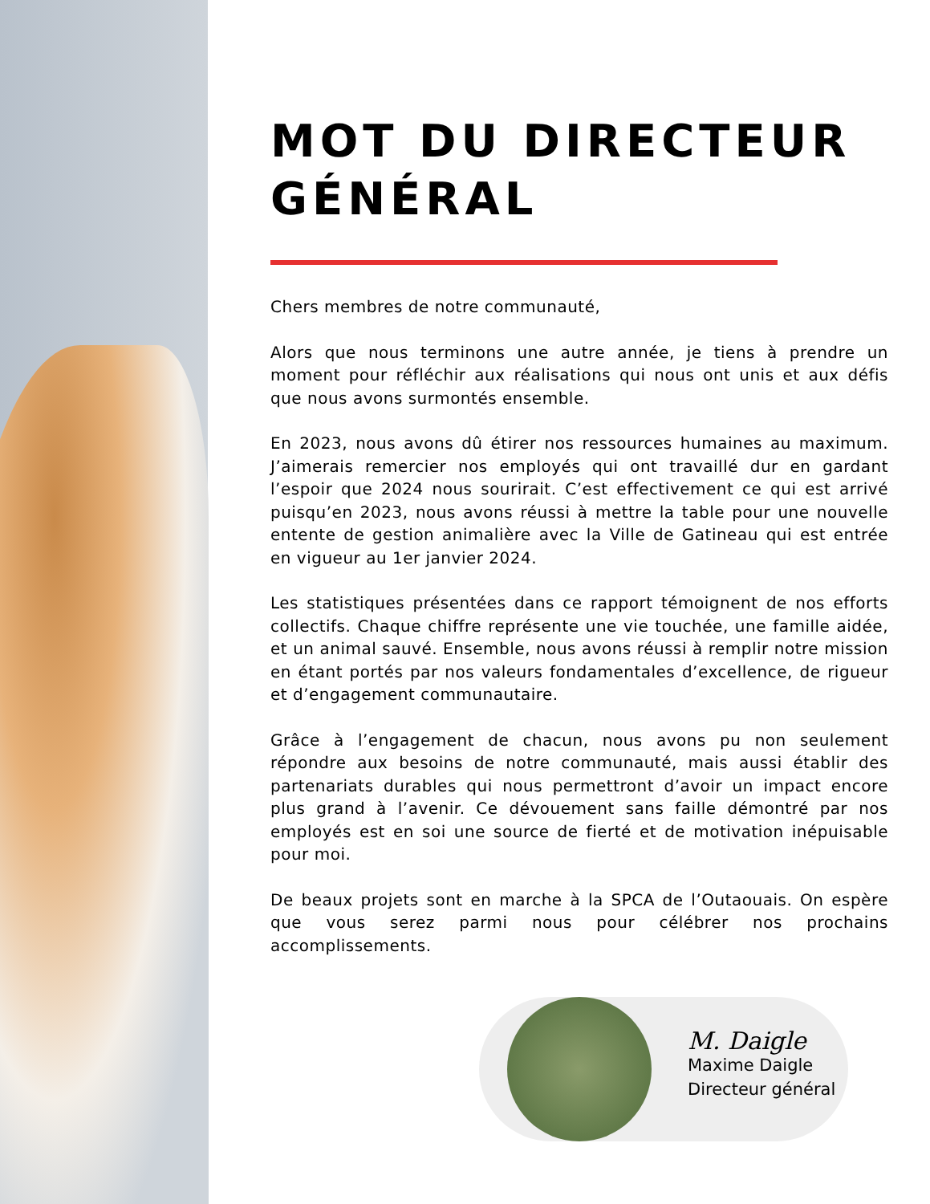MOT DU DIRECTEUR GÉNÉRAL
Chers membres de notre communauté,
Alors que nous terminons une autre année, je tiens à prendre un moment pour réfléchir aux réalisations qui nous ont unis et aux défis que nous avons surmontés ensemble.
En 2023, nous avons dû étirer nos ressources humaines au maximum. J’aimerais remercier nos employés qui ont travaillé dur en gardant l’espoir que 2024 nous sourirait. C’est effectivement ce qui est arrivé puisqu’en 2023, nous avons réussi à mettre la table pour une nouvelle entente de gestion animalière avec la Ville de Gatineau qui est entrée en vigueur au 1er janvier 2024.
Les statistiques présentées dans ce rapport témoignent de nos efforts collectifs. Chaque chiffre représente une vie touchée, une famille aidée, et un animal sauvé. Ensemble, nous avons réussi à remplir notre mission en étant portés par nos valeurs fondamentales d’excellence, de rigueur et d’engagement communautaire.
Grâce à l’engagement de chacun, nous avons pu non seulement répondre aux besoins de notre communauté, mais aussi établir des partenariats durables qui nous permettront d’avoir un impact encore plus grand à l’avenir. Ce dévouement sans faille démontré par nos employés est en soi une source de fierté et de motivation inépuisable pour moi.
De beaux projets sont en marche à la SPCA de l’Outaouais. On espère que vous serez parmi nous pour célébrer nos prochains accomplissements.
M. Daigle
Maxime Daigle
Directeur général